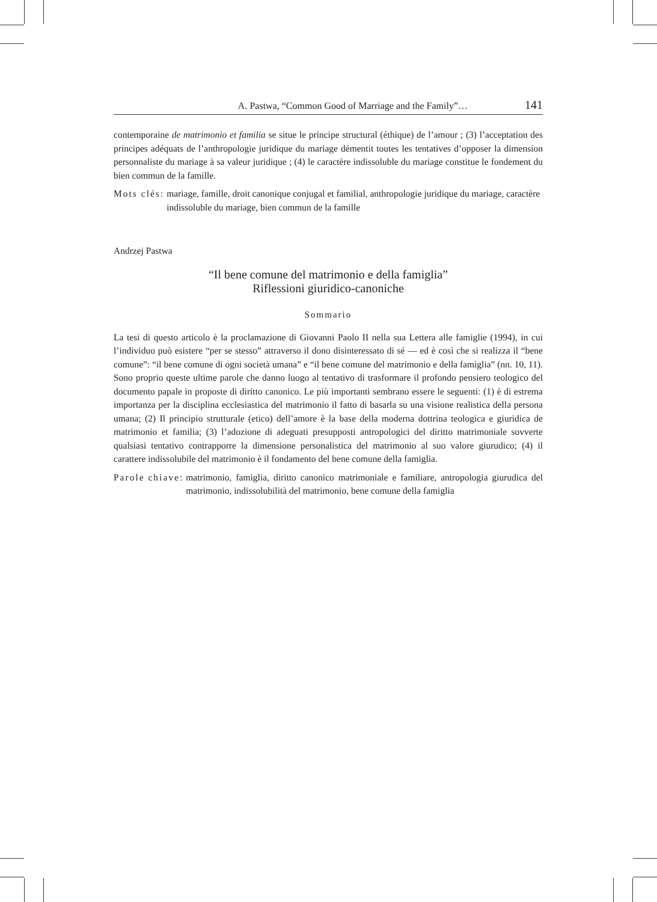A. Pastwa, “Common Good of Marriage and the Family”… 141
contemporaine de matrimonio et familia se situe le principe structural (éthique) de l’amour ; (3) l’acceptation des principes adéquats de l’anthropologie juridique du mariage dément­it toutes les tentatives d’opposer la dimension personnaliste du mariage à sa valeur juridique ; (4) le caractère indissoluble du mariage constitue le fondement du bien commun de la famille.
Mots clés: mariage, famille, droit canonique conjugal et familial, anthropologie juridique du mariage, caractère indissoluble du mariage, bien commun de la famille
Andrzej Pastwa
“Il bene comune del matrimonio e della famiglia”
Riflessioni giuridico-canoniche
Sommario
La tesi di questo articolo è la proclamazione di Giovanni Paolo II nella sua Lettera alle famiglie (1994), in cui l’individuo può esistere “per se stesso” attraverso il dono disinteressato di sé — ed è così che si realizza il “bene comune”: “il bene comune di ogni società umana” e “il bene comune del matrimonio e della famiglia” (nn. 10, 11). Sono proprio queste ultime parole che danno luogo al tentativo di trasformare il profondo pensiero teologico del documento papale in proposte di diritto canonico. Le più importanti sembrano essere le seguenti: (1) è di estrema importanza per la disciplina ecclesiastica del matrimonio il fatto di basarla su una visione realistica della persona umana; (2) Il principio strutturale (etico) dell’amore è la base della moderna dottrina teologica e giuridica de matrimonio et familia; (3) l’adozione di adeguati presupposti antropologici del diritto matrimoniale sovverte qualsiasi tentativo contrapporre la dimensione personalistica del matrimonio al suo valore giurudico; (4) il carattere indissolubile del matrimonio è il fondamento del bene comune della famiglia.
Parole chiave: matrimonio, famiglia, diritto canonico matrimoniale e familiare, antropologia giurudica del matrimonio, indissolubilità del matrimonio, bene comune della famiglia